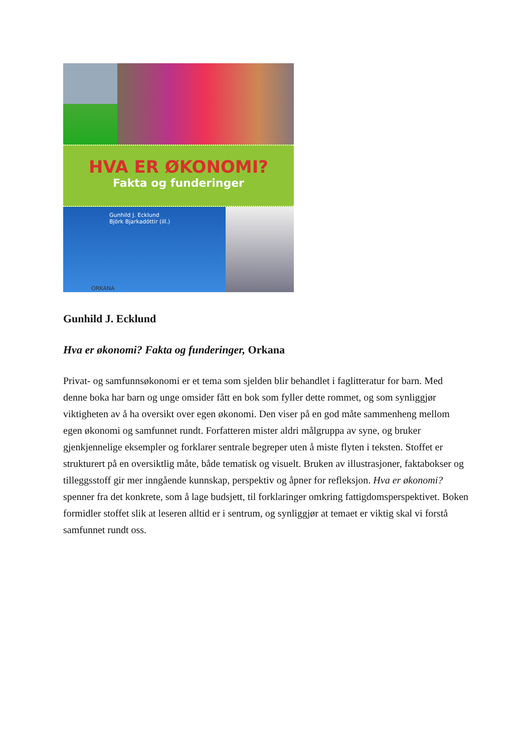HVA ER ØKONOMI?
Fakta og funderinger
Gunhild J. Ecklund
Björk Bjarkadóttir (ill.)
ORKANA
Gunhild J. Ecklund
Hva er økonomi? Fakta og funderinger, Orkana
Privat- og samfunnsøkonomi er et tema som sjelden blir behandlet i faglitteratur for barn. Med denne boka har barn og unge omsider fått en bok som fyller dette rommet, og som synliggjør viktigheten av å ha oversikt over egen økonomi. Den viser på en god måte sammenheng mellom egen økonomi og samfunnet rundt. Forfatteren mister aldri målgruppa av syne, og bruker gjenkjennelige eksempler og forklarer sentrale begreper uten å miste flyten i teksten. Stoffet er strukturert på en oversiktlig måte, både tematisk og visuelt. Bruken av illustrasjoner, faktabokser og tilleggsstoff gir mer inngående kunnskap, perspektiv og åpner for refleksjon. Hva er økonomi? spenner fra det konkrete, som å lage budsjett, til forklaringer omkring fattigdomsperspektivet. Boken formidler stoffet slik at leseren alltid er i sentrum, og synliggjør at temaet er viktig skal vi forstå samfunnet rundt oss.